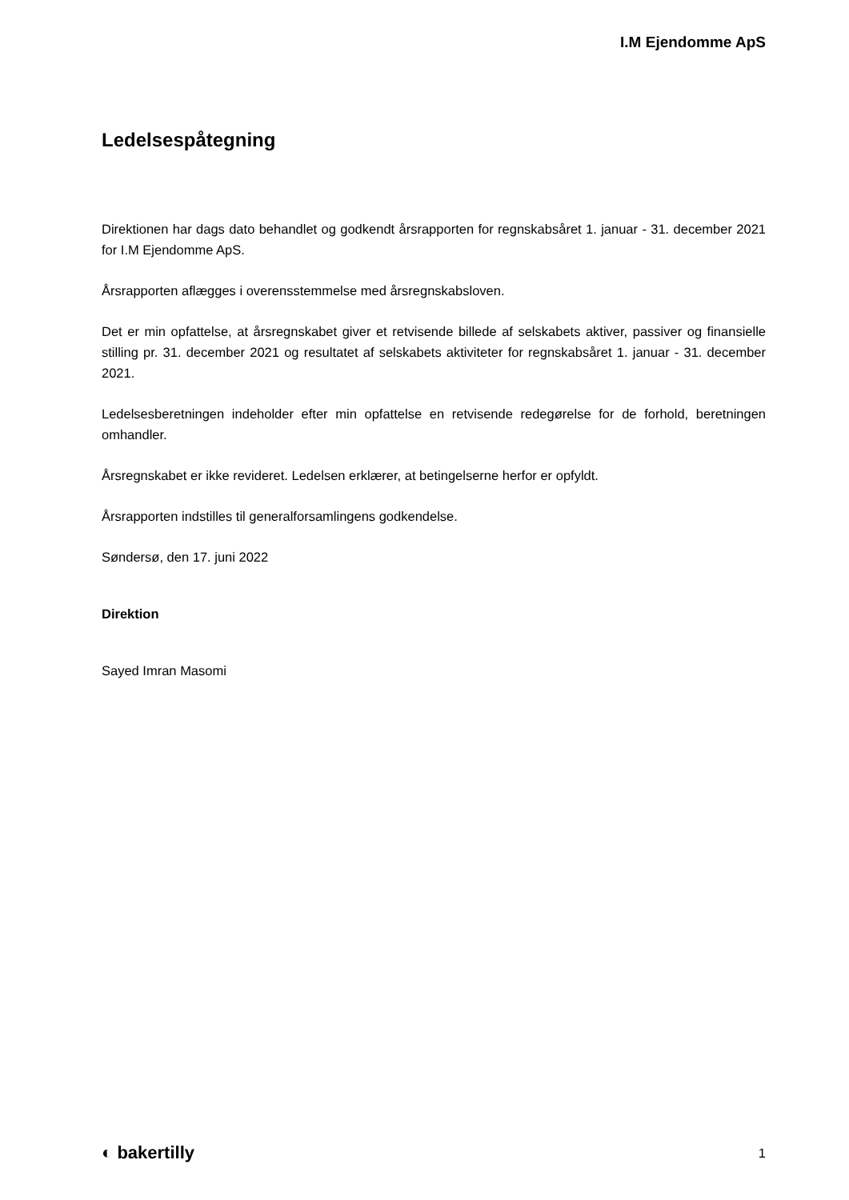I.M Ejendomme ApS
Ledelsespåtegning
Direktionen har dags dato behandlet og godkendt årsrapporten for regnskabsåret 1. januar - 31. december 2021 for I.M Ejendomme ApS.
Årsrapporten aflægges i overensstemmelse med årsregnskabsloven.
Det er min opfattelse, at årsregnskabet giver et retvisende billede af selskabets aktiver, passiver og finansielle stilling pr. 31. december 2021 og resultatet af selskabets aktiviteter for regnskabsåret 1. januar - 31. december 2021.
Ledelsesberetningen indeholder efter min opfattelse en retvisende redegørelse for de forhold, beretningen omhandler.
Årsregnskabet er ikke revideret. Ledelsen erklærer, at betingelserne herfor er opfyldt.
Årsrapporten indstilles til generalforsamlingens godkendelse.
Søndersø, den 17. juni 2022
Direktion
Sayed Imran Masomi
◐ bakertilly 1